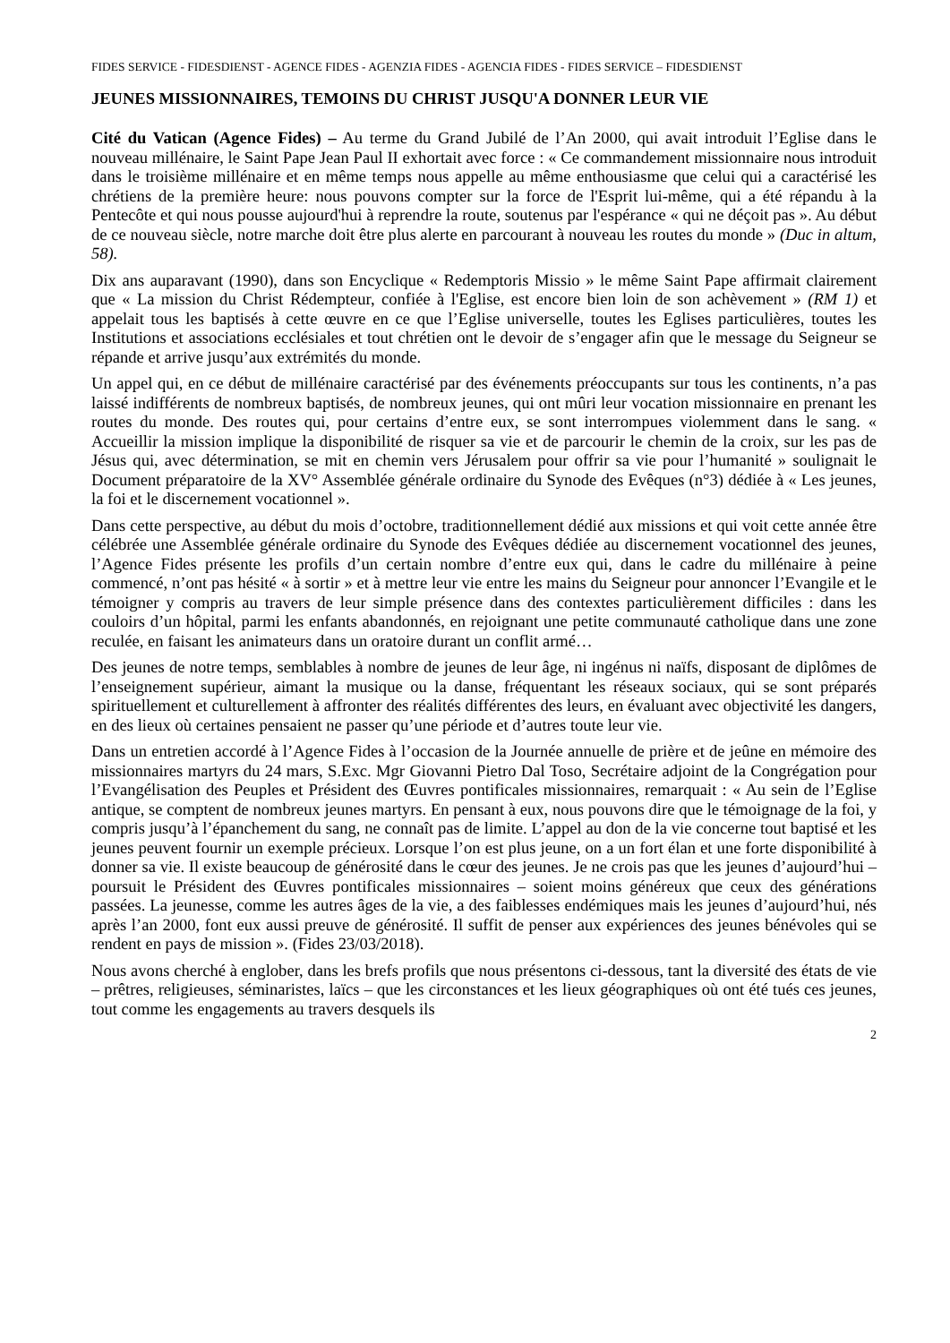FIDES SERVICE - FIDESDIENST - AGENCE FIDES - AGENZIA FIDES - AGENCIA FIDES - FIDES SERVICE – FIDESDIENST
JEUNES MISSIONNAIRES, TEMOINS DU CHRIST JUSQU'A DONNER LEUR VIE
Cité du Vatican (Agence Fides) – Au terme du Grand Jubilé de l’An 2000, qui avait introduit l’Eglise dans le nouveau millénaire, le Saint Pape Jean Paul II exhortait avec force : « Ce commandement missionnaire nous introduit dans le troisième millénaire et en même temps nous appelle au même enthousiasme que celui qui a caractérisé les chrétiens de la première heure: nous pouvons compter sur la force de l'Esprit lui-même, qui a été répandu à la Pentecôte et qui nous pousse aujourd'hui à reprendre la route, soutenus par l'espérance « qui ne déçoit pas ». Au début de ce nouveau siècle, notre marche doit être plus alerte en parcourant à nouveau les routes du monde » (Duc in altum, 58).
Dix ans auparavant (1990), dans son Encyclique « Redemptoris Missio » le même Saint Pape affirmait clairement que « La mission du Christ Rédempteur, confiée à l'Eglise, est encore bien loin de son achèvement » (RM 1) et appelait tous les baptisés à cette œuvre en ce que l’Eglise universelle, toutes les Eglises particulières, toutes les Institutions et associations ecclésiales et tout chrétien ont le devoir de s’engager afin que le message du Seigneur se répande et arrive jusqu’aux extrémités du monde.
Un appel qui, en ce début de millénaire caractérisé par des événements préoccupants sur tous les continents, n’a pas laissé indifférents de nombreux baptisés, de nombreux jeunes, qui ont mûri leur vocation missionnaire en prenant les routes du monde. Des routes qui, pour certains d’entre eux, se sont interrompues violemment dans le sang. « Accueillir la mission implique la disponibilité de risquer sa vie et de parcourir le chemin de la croix, sur les pas de Jésus qui, avec détermination, se mit en chemin vers Jérusalem pour offrir sa vie pour l’humanité » soulignait le Document préparatoire de la XV° Assemblée générale ordinaire du Synode des Evêques (n°3) dédiée à « Les jeunes, la foi et le discernement vocationnel ».
Dans cette perspective, au début du mois d’octobre, traditionnellement dédié aux missions et qui voit cette année être célébrée une Assemblée générale ordinaire du Synode des Evêques dédiée au discernement vocationnel des jeunes, l’Agence Fides présente les profils d’un certain nombre d’entre eux qui, dans le cadre du millénaire à peine commencé, n’ont pas hésité « à sortir » et à mettre leur vie entre les mains du Seigneur pour annoncer l’Evangile et le témoigner y compris au travers de leur simple présence dans des contextes particulièrement difficiles : dans les couloirs d’un hôpital, parmi les enfants abandonnés, en rejoignant une petite communauté catholique dans une zone reculée, en faisant les animateurs dans un oratoire durant un conflit armé…
Des jeunes de notre temps, semblables à nombre de jeunes de leur âge, ni ingénus ni naïfs, disposant de diplômes de l’enseignement supérieur, aimant la musique ou la danse, fréquentant les réseaux sociaux, qui se sont préparés spirituellement et culturellement à affronter des réalités différentes des leurs, en évaluant avec objectivité les dangers, en des lieux où certaines pensaient ne passer qu’une période et d’autres toute leur vie.
Dans un entretien accordé à l’Agence Fides à l’occasion de la Journée annuelle de prière et de jeûne en mémoire des missionnaires martyrs du 24 mars, S.Exc. Mgr Giovanni Pietro Dal Toso, Secrétaire adjoint de la Congrégation pour l’Evangélisation des Peuples et Président des Œuvres pontificales missionnaires, remarquait : « Au sein de l’Eglise antique, se comptent de nombreux jeunes martyrs. En pensant à eux, nous pouvons dire que le témoignage de la foi, y compris jusqu’à l’épanchement du sang, ne connaît pas de limite. L’appel au don de la vie concerne tout baptisé et les jeunes peuvent fournir un exemple précieux. Lorsque l’on est plus jeune, on a un fort élan et une forte disponibilité à donner sa vie. Il existe beaucoup de générosité dans le cœur des jeunes. Je ne crois pas que les jeunes d’aujourd’hui – poursuit le Président des Œuvres pontificales missionnaires – soient moins généreux que ceux des générations passées. La jeunesse, comme les autres âges de la vie, a des faiblesses endémiques mais les jeunes d’aujourd’hui, nés après l’an 2000, font eux aussi preuve de générosité. Il suffit de penser aux expériences des jeunes bénévoles qui se rendent en pays de mission ». (Fides 23/03/2018).
Nous avons cherché à englober, dans les brefs profils que nous présentons ci-dessous, tant la diversité des états de vie – prêtres, religieuses, séminaristes, laïcs – que les circonstances et les lieux géographiques où ont été tués ces jeunes, tout comme les engagements au travers desquels ils
2